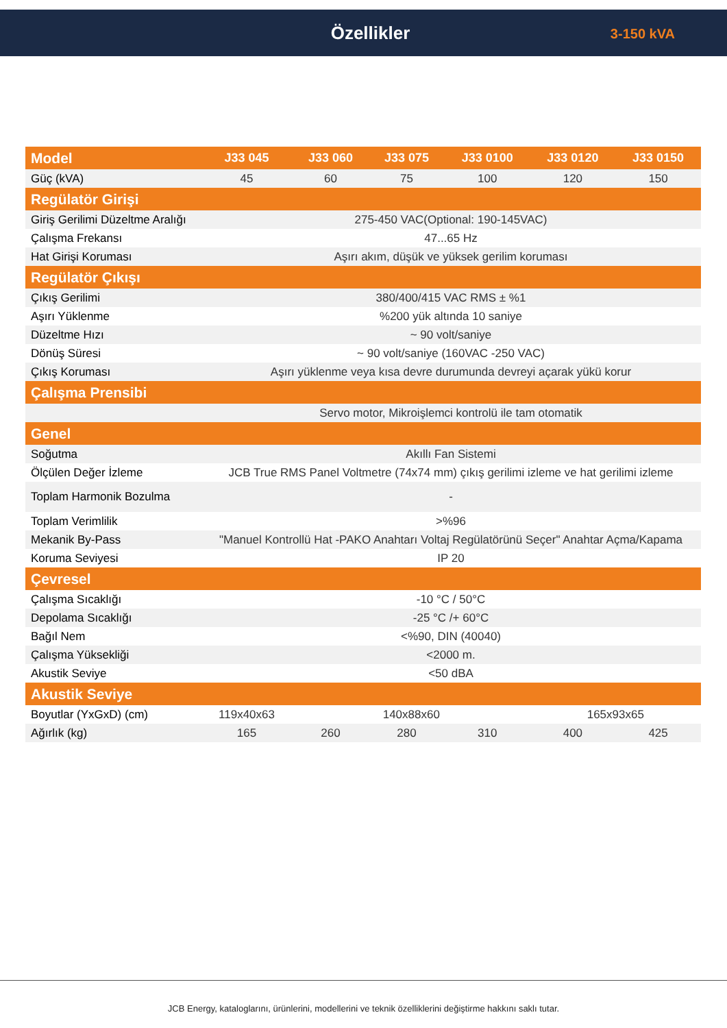Özellikler
3-150 kVA
| Model | J33 045 | J33 060 | J33 075 | J33 0100 | J33 0120 | J33 0150 |
| --- | --- | --- | --- | --- | --- | --- |
| Güç (kVA) | 45 | 60 | 75 | 100 | 120 | 150 |
| Regülatör Girişi | | | | | | |
| Giriş Gerilimi Düzeltme Aralığı | 275-450 VAC(Optional: 190-145VAC) | | | | | |
| Çalışma Frekansı | 47...65 Hz | | | | | |
| Hat Girişi Koruması | Aşırı akım, düşük ve yüksek gerilim koruması | | | | | |
| Regülatör Çıkışı | | | | | | |
| Çıkış Gerilimi | 380/400/415 VAC RMS ± %1 | | | | | |
| Aşırı Yüklenme | %200 yük altında 10 saniye | | | | | |
| Düzeltme Hızı | ~ 90 volt/saniye | | | | | |
| Dönüş Süresi | ~ 90 volt/saniye (160VAC -250 VAC) | | | | | |
| Çıkış Koruması | Aşırı yüklenme veya kısa devre durumunda devreyi açarak yükü korur | | | | | |
| Çalışma Prensibi | | | | | | |
| | Servo motor, Mikroişlemci kontrolü ile tam otomatik | | | | | |
| Genel | | | | | | |
| Soğutma | Akıllı Fan Sistemi | | | | | |
| Ölçülen Değer İzleme | JCB True RMS Panel Voltmetre (74x74 mm) çıkış gerilimi izleme ve hat gerilimi izleme | | | | | |
| Toplam Harmonik Bozulma | - | | | | | |
| Toplam Verimlilik | >%96 | | | | | |
| Mekanik By-Pass | "Manuel Kontrollü Hat -PAKO Anahtarı Voltaj Regülatörünü Seçer" Anahtar Açma/Kapama | | | | | |
| Koruma Seviyesi | IP 20 | | | | | |
| Çevresel | | | | | | |
| Çalışma Sıcaklığı | -10 °C / 50°C | | | | | |
| Depolama Sıcaklığı | -25 °C /+ 60°C | | | | | |
| Bağıl Nem | <%90, DIN (40040) | | | | | |
| Çalışma Yüksekliği | <2000 m. | | | | | |
| Akustik Seviye | <50 dBA | | | | | |
| Akustik Seviye | | | | | | |
| Boyutlar (YxGxD) (cm) | 119x40x63 | 140x88x60 | | | 165x93x65 | |
| Ağırlık (kg) | 165 | 260 | 280 | 310 | 400 | 425 |
JCB Energy, kataloglarını, ürünlerini, modellerini ve teknik özelliklerini değiştirme hakkını saklı tutar.